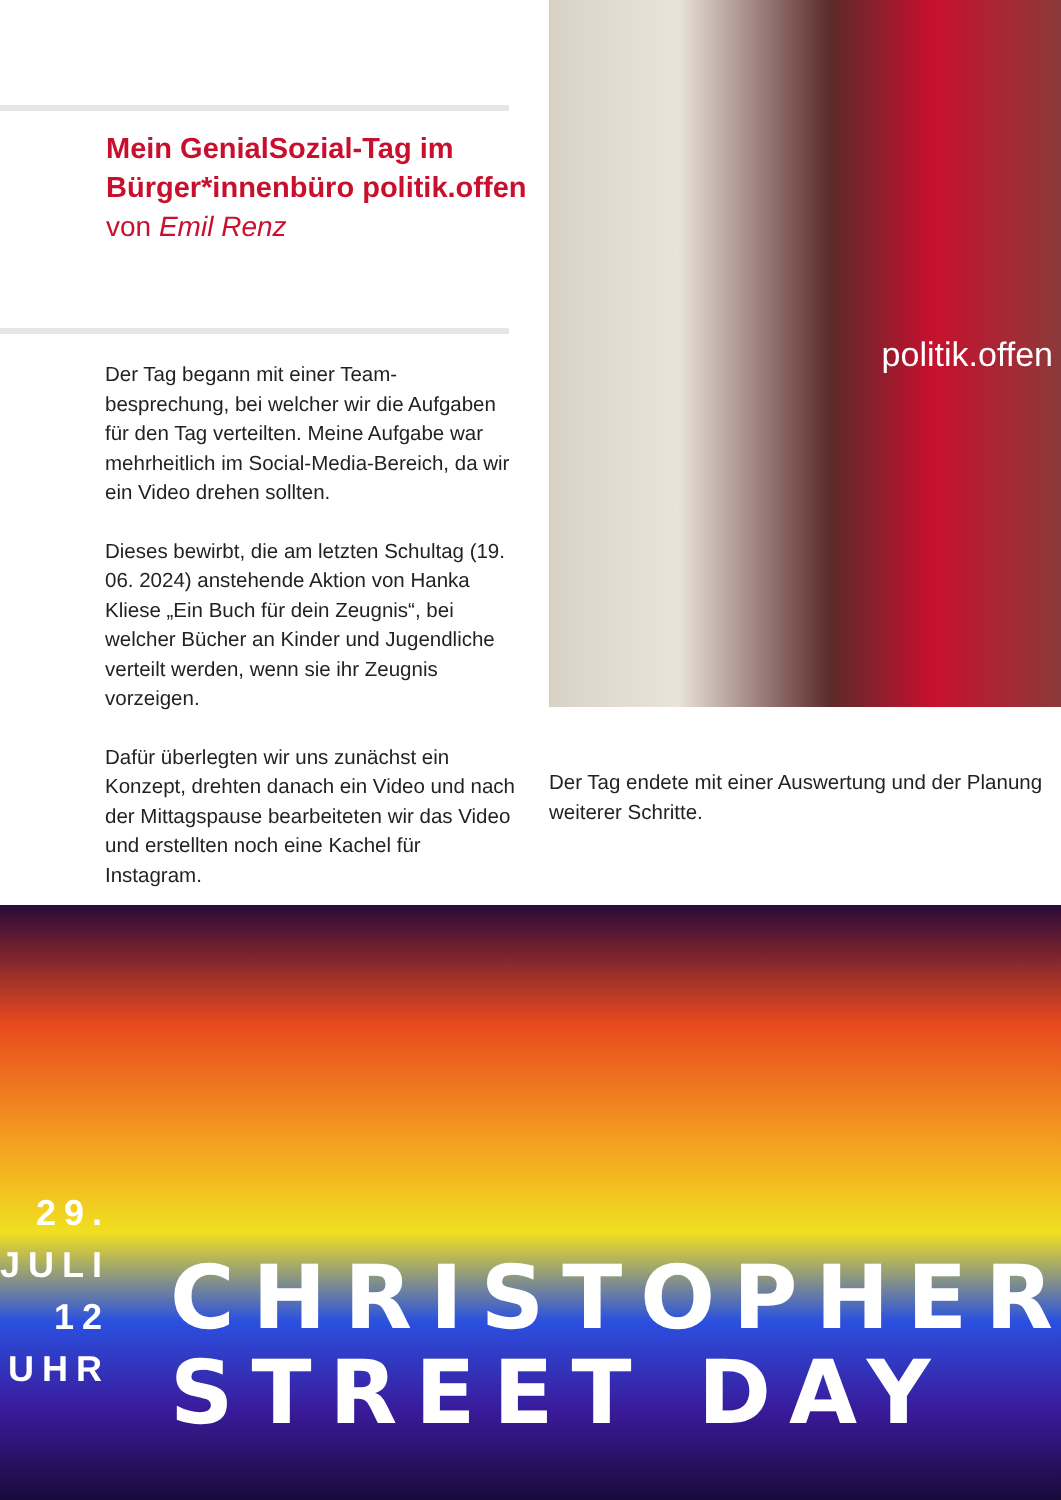Mein GenialSozial-Tag im
Bürger*innenbüro politik.offen
von Emil Renz
Der Tag begann mit einer Team-besprechung, bei welcher wir die Aufgaben für den Tag verteilten. Meine Aufgabe war mehrheitlich im Social-Media-Bereich, da wir ein Video drehen sollten.
Dieses bewirbt, die am letzten Schultag (19. 06. 2024) anstehende Aktion von Hanka Kliese „Ein Buch für dein Zeugnis“, bei welcher Bücher an Kinder und Jugendliche verteilt werden, wenn sie ihr Zeugnis vorzeigen.
Dafür überlegten wir uns zunächst ein Konzept, drehten danach ein Video und nach der Mittagspause bearbeiteten wir das Video und erstellten noch eine Kachel für Instagram.
politik.offen
Der Tag endete mit einer Auswertung und der Planung weiterer Schritte.
29. JULI
12 UHR
CHRISTOPHER
STREET DAY